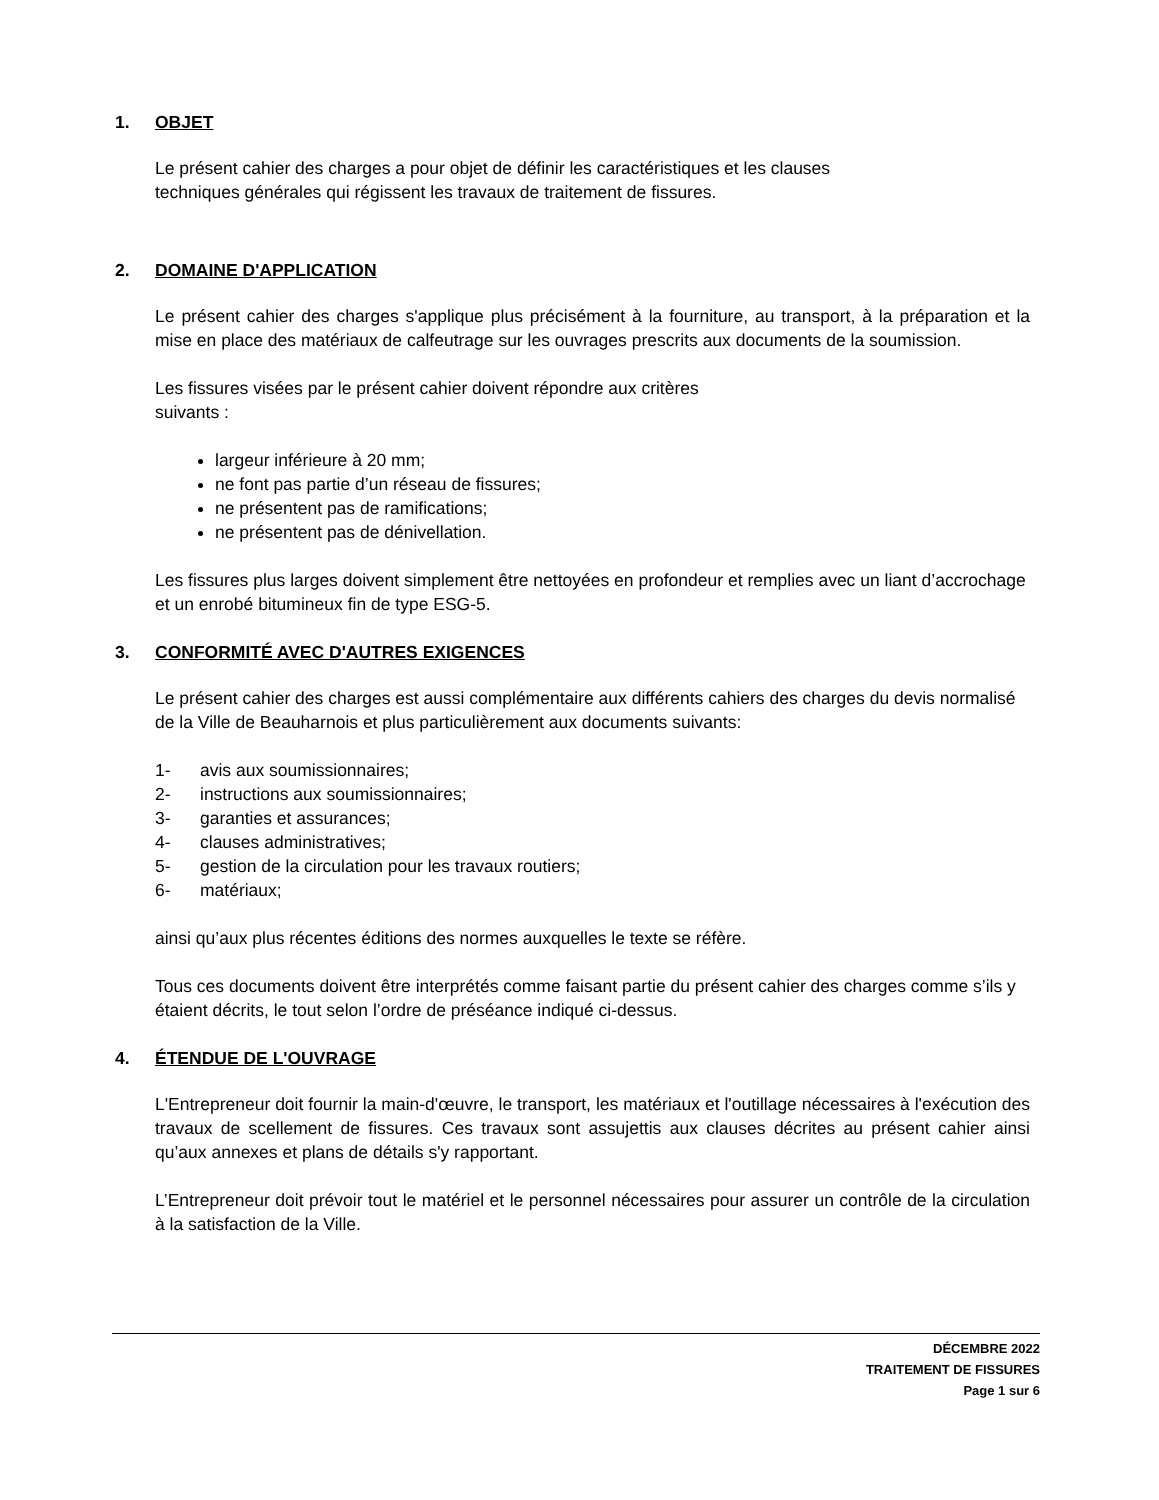1. OBJET
Le présent cahier des charges a pour objet de définir les caractéristiques et les clauses
techniques générales qui régissent les travaux de traitement de fissures.
2. DOMAINE D'APPLICATION
Le présent cahier des charges s'applique plus précisément à la fourniture, au transport, à la préparation et la mise en place des matériaux de calfeutrage sur les ouvrages prescrits aux documents de la soumission.
Les fissures visées par le présent cahier doivent répondre aux critères
suivants :
largeur inférieure à 20 mm;
ne font pas partie d’un réseau de fissures;
ne présentent pas de ramifications;
ne présentent pas de dénivellation.
Les fissures plus larges doivent simplement être nettoyées en profondeur et remplies avec un liant d’accrochage et un enrobé bitumineux fin de type ESG-5.
3. CONFORMITÉ AVEC D'AUTRES EXIGENCES
Le présent cahier des charges est aussi complémentaire aux différents cahiers des charges du devis normalisé de la Ville de Beauharnois et plus particulièrement aux documents suivants:
1- avis aux soumissionnaires;
2- instructions aux soumissionnaires;
3- garanties et assurances;
4- clauses administratives;
5- gestion de la circulation pour les travaux routiers;
6- matériaux;
ainsi qu’aux plus récentes éditions des normes auxquelles le texte se réfère.
Tous ces documents doivent être interprétés comme faisant partie du présent cahier des charges comme s’ils y étaient décrits, le tout selon l’ordre de préséance indiqué ci-dessus.
4. ÉTENDUE DE L'OUVRAGE
L'Entrepreneur doit fournir la main-d'œuvre, le transport, les matériaux et l'outillage nécessaires à l'exécution des travaux de scellement de fissures. Ces travaux sont assujettis aux clauses décrites au présent cahier ainsi qu’aux annexes et plans de détails s'y rapportant.
L’Entrepreneur doit prévoir tout le matériel et le personnel nécessaires pour assurer un contrôle de la circulation à la satisfaction de la Ville.
DÉCEMBRE 2022
TRAITEMENT DE FISSURES
Page 1 sur 6